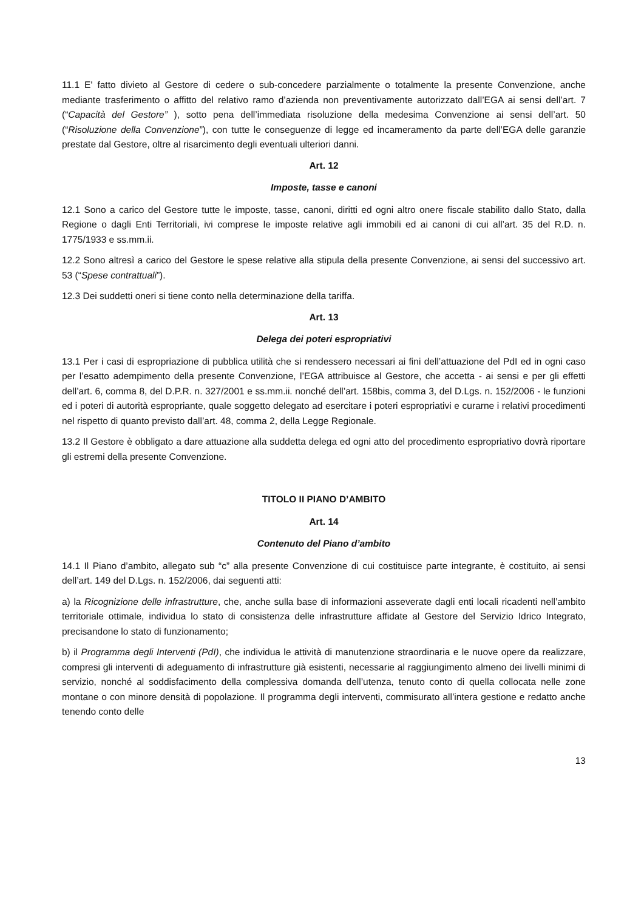11.1 E' fatto divieto al Gestore di cedere o sub-concedere parzialmente o totalmente la presente Convenzione, anche mediante trasferimento o affitto del relativo ramo d’azienda non preventivamente autorizzato dall’EGA ai sensi dell’art. 7 (“Capacità del Gestore” ), sotto pena dell’immediata risoluzione della medesima Convenzione ai sensi dell’art. 50 (“Risoluzione della Convenzione”), con tutte le conseguenze di legge ed incameramento da parte dell’EGA delle garanzie prestate dal Gestore, oltre al risarcimento degli eventuali ulteriori danni.
Art. 12
Imposte, tasse e canoni
12.1 Sono a carico del Gestore tutte le imposte, tasse, canoni, diritti ed ogni altro onere fiscale stabilito dallo Stato, dalla Regione o dagli Enti Territoriali, ivi comprese le imposte relative agli immobili ed ai canoni di cui all’art. 35 del R.D. n. 1775/1933 e ss.mm.ii.
12.2 Sono altresì a carico del Gestore le spese relative alla stipula della presente Convenzione, ai sensi del successivo art. 53 (“Spese contrattuali”).
12.3 Dei suddetti oneri si tiene conto nella determinazione della tariffa.
Art. 13
Delega dei poteri espropriativi
13.1 Per i casi di espropriazione di pubblica utilità che si rendessero necessari ai fini dell’attuazione del PdI ed in ogni caso per l’esatto adempimento della presente Convenzione, l’EGA attribuisce al Gestore, che accetta - ai sensi e per gli effetti dell’art. 6, comma 8, del D.P.R. n. 327/2001 e ss.mm.ii. nonché dell’art. 158bis, comma 3, del D.Lgs. n. 152/2006 - le funzioni ed i poteri di autorità espropriante, quale soggetto delegato ad esercitare i poteri espropriativi e curarne i relativi procedimenti nel rispetto di quanto previsto dall’art. 48, comma 2, della Legge Regionale.
13.2 Il Gestore è obbligato a dare attuazione alla suddetta delega ed ogni atto del procedimento espropriativo dovrà riportare gli estremi della presente Convenzione.
TITOLO II PIANO D’AMBITO
Art. 14
Contenuto del Piano d’ambito
14.1 Il Piano d’ambito, allegato sub “c” alla presente Convenzione di cui costituisce parte integrante, è costituito, ai sensi dell’art. 149 del D.Lgs. n. 152/2006, dai seguenti atti:
a) la Ricognizione delle infrastrutture, che, anche sulla base di informazioni asseverate dagli enti locali ricadenti nell’ambito territoriale ottimale, individua lo stato di consistenza delle infrastrutture affidate al Gestore del Servizio Idrico Integrato, precisandone lo stato di funzionamento;
b) il Programma degli Interventi (PdI), che individua le attività di manutenzione straordinaria e le nuove opere da realizzare, compresi gli interventi di adeguamento di infrastrutture già esistenti, necessarie al raggiungimento almeno dei livelli minimi di servizio, nonché al soddisfacimento della complessiva domanda dell’utenza, tenuto conto di quella collocata nelle zone montane o con minore densità di popolazione. Il programma degli interventi, commisurato all’intera gestione e redatto anche tenendo conto delle
13